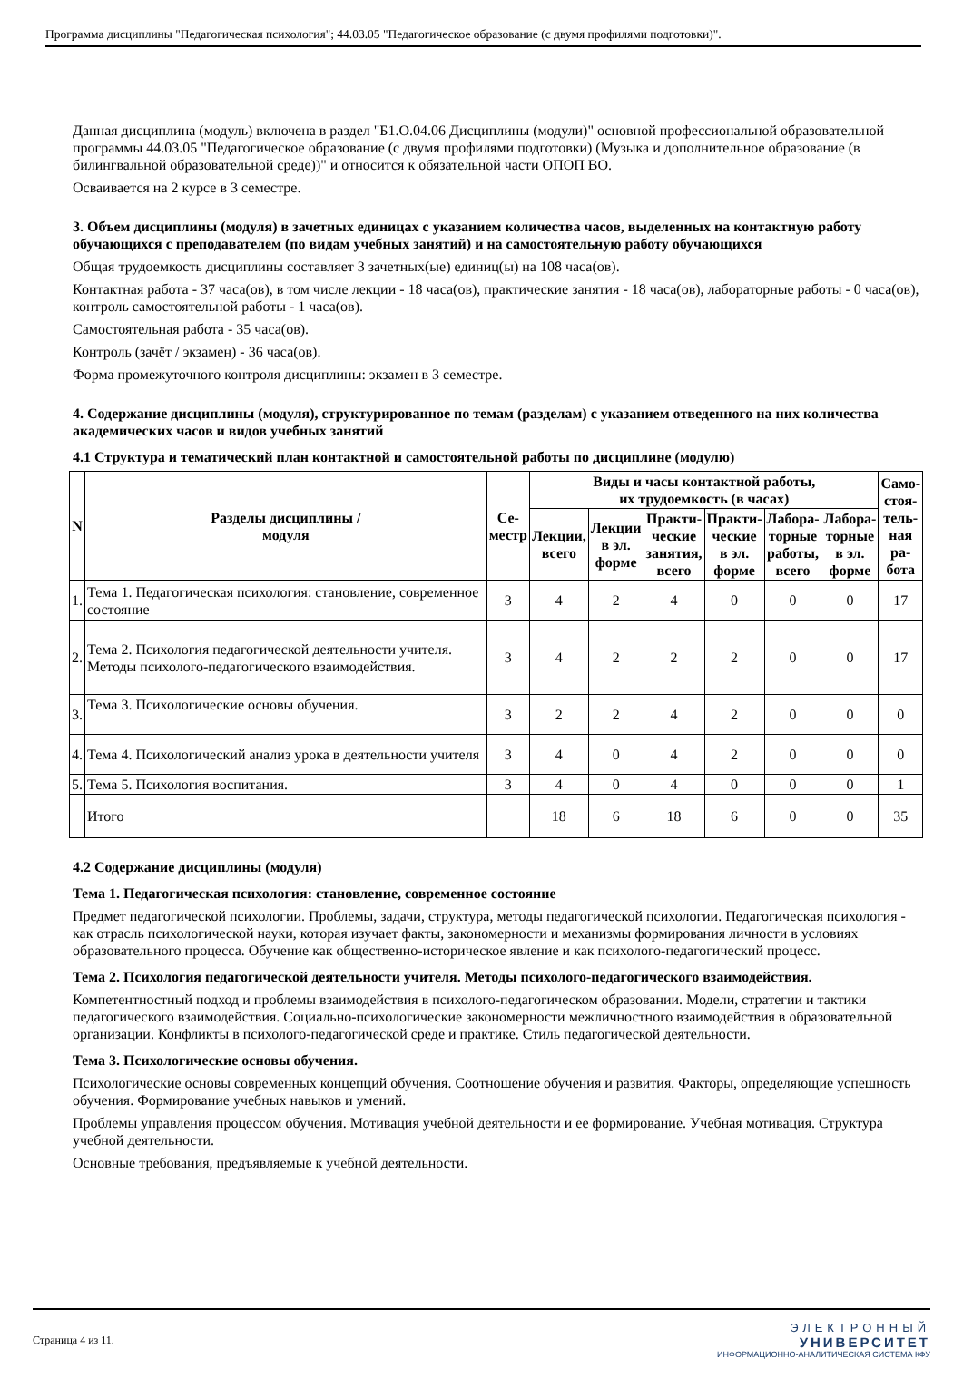Программа дисциплины "Педагогическая психология"; 44.03.05 "Педагогическое образование (с двумя профилями подготовки)".
Данная дисциплина (модуль) включена в раздел "Б1.О.04.06 Дисциплины (модули)" основной профессиональной образовательной программы 44.03.05 "Педагогическое образование (с двумя профилями подготовки) (Музыка и дополнительное образование (в билингвальной образовательной среде))" и относится к обязательной части ОПОП ВО.
Осваивается на 2 курсе в 3 семестре.
3. Объем дисциплины (модуля) в зачетных единицах с указанием количества часов, выделенных на контактную работу обучающихся с преподавателем (по видам учебных занятий) и на самостоятельную работу обучающихся
Общая трудоемкость дисциплины составляет 3 зачетных(ые) единиц(ы) на 108 часа(ов).
Контактная работа - 37 часа(ов), в том числе лекции - 18 часа(ов), практические занятия - 18 часа(ов), лабораторные работы - 0 часа(ов), контроль самостоятельной работы - 1 часа(ов).
Самостоятельная работа - 35 часа(ов).
Контроль (зачёт / экзамен) - 36 часа(ов).
Форма промежуточного контроля дисциплины: экзамен в 3 семестре.
4. Содержание дисциплины (модуля), структурированное по темам (разделам) с указанием отведенного на них количества академических часов и видов учебных занятий
4.1 Структура и тематический план контактной и самостоятельной работы по дисциплине (модулю)
| N | Разделы дисциплины / модуля | Се- местр | Виды и часы контактной работы, их трудоемкость (в часах) | | | | | | Само- стоя- тель- ная ра- бота |
| --- | --- | --- | --- | --- | --- | --- | --- | --- | --- |
| | | | Лекции, всего | Лекции в эл. форме | Практи- ческие занятия, всего | Практи- ческие в эл. форме | Лабора- торные работы, всего | Лабора- торные в эл. форме | |
| 1. | Тема 1. Педагогическая психология: становление, современное состояние | 3 | 4 | 2 | 4 | 0 | 0 | 0 | 17 |
| 2. | Тема 2. Психология педагогической деятельности учителя. Методы психолого-педагогического взаимодействия. | 3 | 4 | 2 | 2 | 2 | 0 | 0 | 17 |
| 3. | Тема 3. Психологические основы обучения. | 3 | 2 | 2 | 4 | 2 | 0 | 0 | 0 |
| 4. | Тема 4. Психологический анализ урока в деятельности учителя | 3 | 4 | 0 | 4 | 2 | 0 | 0 | 0 |
| 5. | Тема 5. Психология воспитания. | 3 | 4 | 0 | 4 | 0 | 0 | 0 | 1 |
| | Итого | | 18 | 6 | 18 | 6 | 0 | 0 | 35 |
4.2 Содержание дисциплины (модуля)
Тема 1. Педагогическая психология: становление, современное состояние
Предмет педагогической психологии. Проблемы, задачи, структура, методы педагогической психологии. Педагогическая психология - как отрасль психологической науки, которая изучает факты, закономерности и механизмы формирования личности в условиях образовательного процесса. Обучение как общественно-историческое явление и как психолого-педагогический процесс.
Тема 2. Психология педагогической деятельности учителя. Методы психолого-педагогического взаимодействия.
Компетентностный подход и проблемы взаимодействия в психолого-педагогическом образовании. Модели, стратегии и тактики педагогического взаимодействия. Социально-психологические закономерности межличностного взаимодействия в образовательной организации. Конфликты в психолого-педагогической среде и практике. Стиль педагогической деятельности.
Тема 3. Психологические основы обучения.
Психологические основы современных концепций обучения. Соотношение обучения и развития. Факторы, определяющие успешность обучения. Формирование учебных навыков и умений.
Проблемы управления процессом обучения. Мотивация учебной деятельности и ее формирование. Учебная мотивация. Структура учебной деятельности.
Основные требования, предъявляемые к учебной деятельности.
Страница 4 из 11.
ЭЛЕКТРОННЫЙ
УНИВЕРСИТЕТ
ИНФОРМАЦИОННО-АНАЛИТИЧЕСКАЯ СИСТЕМА КФУ